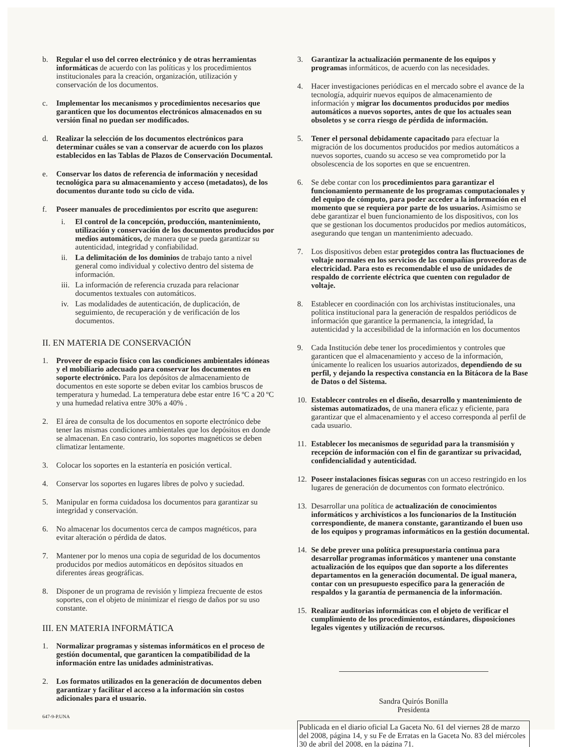b. Regular el uso del correo electrónico y de otras herramientas informáticas de acuerdo con las políticas y los procedimientos institucionales para la creación, organización, utilización y conservación de los documentos.
c. Implementar los mecanismos y procedimientos necesarios que garanticen que los documentos electrónicos almacenados en su versión final no puedan ser modificados.
d. Realizar la selección de los documentos electrónicos para determinar cuáles se van a conservar de acuerdo con los plazos establecidos en las Tablas de Plazos de Conservación Documental.
e. Conservar los datos de referencia de información y necesidad tecnológica para su almacenamiento y acceso (metadatos), de los documentos durante todo su ciclo de vida.
f. Poseer manuales de procedimientos por escrito que aseguren:
i. El control de la concepción, producción, mantenimiento, utilización y conservación de los documentos producidos por medios automáticos, de manera que se pueda garantizar su autenticidad, integridad y confiabilidad.
ii. La delimitación de los dominios de trabajo tanto a nivel general como individual y colectivo dentro del sistema de información.
iii.
La información de referencia cruzada para relacionar documentos textuales con automáticos.
iv. Las modalidades de autenticación, de duplicación, de seguimiento, de recuperación y de verificación de los documentos.
II. EN MATERIA DE CONSERVACIÓN
1. Proveer de espacio físico con las condiciones ambientales idóneas y el mobiliario adecuado para conservar los documentos en soporte electrónico. Para los depósitos de almacenamiento de documentos en este soporte se deben evitar los cambios bruscos de temperatura y humedad. La temperatura debe estar entre 16 ºC a 20 ºC y una humedad relativa entre 30% a 40% .
2. El área de consulta de los documentos en soporte electrónico debe tener las mismas condiciones ambientales que los depósitos en donde se almacenan. En caso contrario, los soportes magnéticos se deben climatizar lentamente.
3. Colocar los soportes en la estantería en posición vertical.
4. Conservar los soportes en lugares libres de polvo y suciedad.
5. Manipular en forma cuidadosa los documentos para garantizar su integridad y conservación.
6. No almacenar los documentos cerca de campos magnéticos, para evitar alteración o pérdida de datos.
7. Mantener por lo menos una copia de seguridad de los documentos producidos por medios automáticos en depósitos situados en diferentes áreas geográficas.
8. Disponer de un programa de revisión y limpieza frecuente de estos soportes, con el objeto de minimizar el riesgo de daños por su uso constante.
III. EN MATERIA INFORMÁTICA
1. Normalizar programas y sistemas informáticos en el proceso de gestión documental, que garanticen la compatibilidad de la información entre las unidades administrativas.
2. Los formatos utilizados en la generación de documentos deben garantizar y facilitar el acceso a la información sin costos adicionales para el usuario.
647-9-P.UNA
3. Garantizar la actualización permanente de los equipos y programas informáticos, de acuerdo con las necesidades.
4. Hacer investigaciones periódicas en el mercado sobre el avance de la tecnología, adquirir nuevos equipos de almacenamiento de información y migrar los documentos producidos por medios automáticos a nuevos soportes, antes de que los actuales sean obsoletos y se corra riesgo de pérdida de información.
5. Tener el personal debidamente capacitado para efectuar la migración de los documentos producidos por medios automáticos a nuevos soportes, cuando su acceso se vea comprometido por la obsolescencia de los soportes en que se encuentren.
6. Se debe contar con los procedimientos para garantizar el funcionamiento permanente de los programas computacionales y del equipo de cómputo, para poder acceder a la información en el momento que se requiera por parte de los usuarios. Asimismo se debe garantizar el buen funcionamiento de los dispositivos, con los que se gestionan los documentos producidos por medios automáticos, asegurando que tengan un mantenimiento adecuado.
7. Los dispositivos deben estar protegidos contra las fluctuaciones de voltaje normales en los servicios de las compañías proveedoras de electricidad. Para esto es recomendable el uso de unidades de respaldo de corriente eléctrica que cuenten con regulador de voltaje.
8. Establecer en coordinación con los archivistas institucionales, una política institucional para la generación de respaldos periódicos de información que garantice la permanencia, la integridad, la autenticidad y la accesibilidad de la información en los documentos
9. Cada Institución debe tener los procedimientos y controles que garanticen que el almacenamiento y acceso de la información, únicamente lo realicen los usuarios autorizados, dependiendo de su perfil, y dejando la respectiva constancia en la Bitácora de la Base de Datos o del Sistema.
10. Establecer controles en el diseño, desarrollo y mantenimiento de sistemas automatizados, de una manera eficaz y eficiente, para garantizar que el almacenamiento y el acceso corresponda al perfil de cada usuario.
11. Establecer los mecanismos de seguridad para la transmisión y recepción de información con el fin de garantizar su privacidad, confidencialidad y autenticidad.
12. Poseer instalaciones físicas seguras con un acceso restringido en los lugares de generación de documentos con formato electrónico.
13. Desarrollar una política de actualización de conocimientos informáticos y archivísticos a los funcionarios de la Institución correspondiente, de manera constante, garantizando el buen uso de los equipos y programas informáticos en la gestión documental.
14. Se debe prever una política presupuestaria continua para desarrollar programas informáticos y mantener una constante actualización de los equipos que dan soporte a los diferentes departamentos en la generación documental. De igual manera, contar con un presupuesto específico para la generación de respaldos y la garantía de permanencia de la información.
15. Realizar auditorias informáticas con el objeto de verificar el cumplimiento de los procedimientos, estándares, disposiciones legales vigentes y utilización de recursos.
Sandra Quirós Bonilla
Presidenta
Publicada en el diario oficial La Gaceta No. 61 del viernes 28 de marzo del 2008, página 14, y su Fe de Erratas en la Gaceta No. 83 del miércoles 30 de abril del 2008, en la página 71.